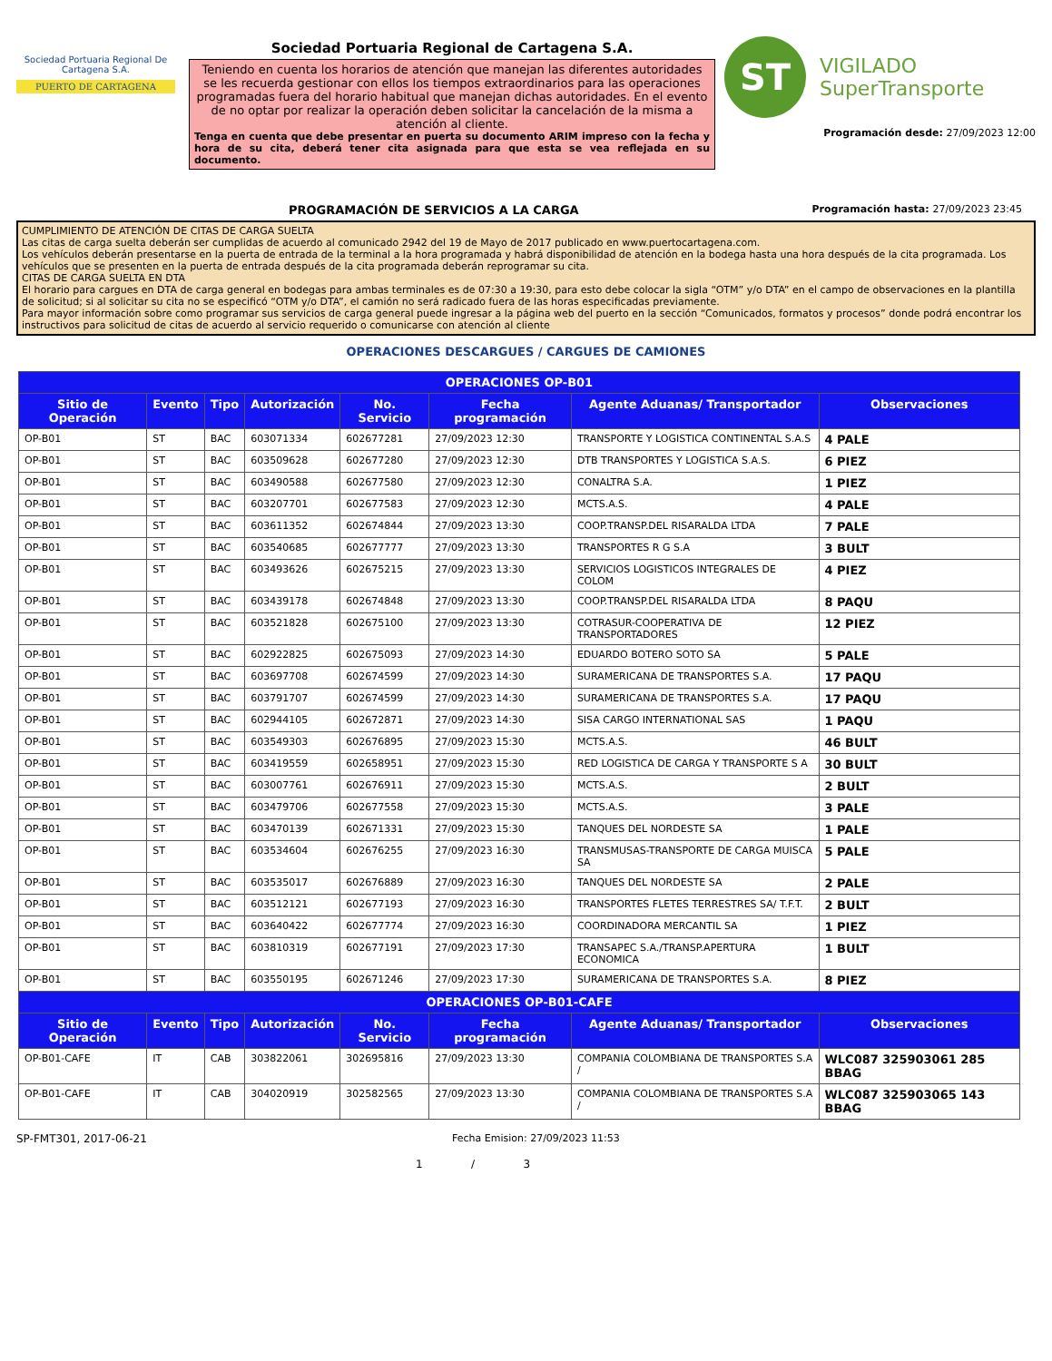Sociedad Portuaria Regional De Cartagena S.A.
PUERTO DE CARTAGENA
Sociedad Portuaria Regional de Cartagena S.A.
Teniendo en cuenta los horarios de atención que manejan las diferentes autoridades se les recuerda gestionar con ellos los tiempos extraordinarios para las operaciones programadas fuera del horario habitual que manejan dichas autoridades. En el evento de no optar por realizar la operación deben solicitar la cancelación de la misma a atención al cliente.
Tenga en cuenta que debe presentar en puerta su documento ARIM impreso con la fecha y hora de su cita, deberá tener cita asignada para que esta se vea reflejada en su documento.
ST
VIGILADO
SuperTransporte
Programación desde: 27/09/2023 12:00
PROGRAMACIÓN DE SERVICIOS A LA CARGA Programación hasta: 27/09/2023 23:45
CUMPLIMIENTO DE ATENCIÓN DE CITAS DE CARGA SUELTA
Las citas de carga suelta deberán ser cumplidas de acuerdo al comunicado 2942 del 19 de Mayo de 2017 publicado en www.puertocartagena.com.
Los vehículos deberán presentarse en la puerta de entrada de la terminal a la hora programada y habrá disponibilidad de atención en la bodega hasta una hora después de la cita programada. Los vehículos que se presenten en la puerta de entrada después de la cita programada deberán reprogramar su cita.
CITAS DE CARGA SUELTA EN DTA
El horario para cargues en DTA de carga general en bodegas para ambas terminales es de 07:30 a 19:30, para esto debe colocar la sigla “OTM” y/o DTA” en el campo de observaciones en la plantilla de solicitud; si al solicitar su cita no se especificó “OTM y/o DTA”, el camión no será radicado fuera de las horas especificadas previamente.
Para mayor información sobre como programar sus servicios de carga general puede ingresar a la página web del puerto en la sección “Comunicados, formatos y procesos” donde podrá encontrar los instructivos para solicitud de citas de acuerdo al servicio requerido o comunicarse con atención al cliente
OPERACIONES DESCARGUES / CARGUES DE CAMIONES
| OPERACIONES OP-B01 | | | | | | | |
| --- | --- | --- | --- | --- | --- | --- | --- |
| Sitio de Operación | Evento | Tipo | Autorización | No. Servicio | Fecha programación | Agente Aduanas/ Transportador | Observaciones |
| OP-B01 | ST | BAC | 603071334 | 602677281 | 27/09/2023 12:30 | TRANSPORTE Y LOGISTICA CONTINENTAL S.A.S | 4 PALE |
| OP-B01 | ST | BAC | 603509628 | 602677280 | 27/09/2023 12:30 | DTB TRANSPORTES Y LOGISTICA S.A.S. | 6 PIEZ |
| OP-B01 | ST | BAC | 603490588 | 602677580 | 27/09/2023 12:30 | CONALTRA S.A. | 1 PIEZ |
| OP-B01 | ST | BAC | 603207701 | 602677583 | 27/09/2023 12:30 | MCTS.A.S. | 4 PALE |
| OP-B01 | ST | BAC | 603611352 | 602674844 | 27/09/2023 13:30 | COOP.TRANSP.DEL RISARALDA LTDA | 7 PALE |
| OP-B01 | ST | BAC | 603540685 | 602677777 | 27/09/2023 13:30 | TRANSPORTES R G S.A | 3 BULT |
| OP-B01 | ST | BAC | 603493626 | 602675215 | 27/09/2023 13:30 | SERVICIOS LOGISTICOS INTEGRALES DE COLOM | 4 PIEZ |
| OP-B01 | ST | BAC | 603439178 | 602674848 | 27/09/2023 13:30 | COOP.TRANSP.DEL RISARALDA LTDA | 8 PAQU |
| OP-B01 | ST | BAC | 603521828 | 602675100 | 27/09/2023 13:30 | COTRASUR-COOPERATIVA DE TRANSPORTADORES | 12 PIEZ |
| OP-B01 | ST | BAC | 602922825 | 602675093 | 27/09/2023 14:30 | EDUARDO BOTERO SOTO SA | 5 PALE |
| OP-B01 | ST | BAC | 603697708 | 602674599 | 27/09/2023 14:30 | SURAMERICANA DE TRANSPORTES S.A. | 17 PAQU |
| OP-B01 | ST | BAC | 603791707 | 602674599 | 27/09/2023 14:30 | SURAMERICANA DE TRANSPORTES S.A. | 17 PAQU |
| OP-B01 | ST | BAC | 602944105 | 602672871 | 27/09/2023 14:30 | SISA CARGO INTERNATIONAL SAS | 1 PAQU |
| OP-B01 | ST | BAC | 603549303 | 602676895 | 27/09/2023 15:30 | MCTS.A.S. | 46 BULT |
| OP-B01 | ST | BAC | 603419559 | 602658951 | 27/09/2023 15:30 | RED LOGISTICA DE CARGA Y TRANSPORTE S A | 30 BULT |
| OP-B01 | ST | BAC | 603007761 | 602676911 | 27/09/2023 15:30 | MCTS.A.S. | 2 BULT |
| OP-B01 | ST | BAC | 603479706 | 602677558 | 27/09/2023 15:30 | MCTS.A.S. | 3 PALE |
| OP-B01 | ST | BAC | 603470139 | 602671331 | 27/09/2023 15:30 | TANQUES DEL NORDESTE SA | 1 PALE |
| OP-B01 | ST | BAC | 603534604 | 602676255 | 27/09/2023 16:30 | TRANSMUSAS-TRANSPORTE DE CARGA MUISCA SA | 5 PALE |
| OP-B01 | ST | BAC | 603535017 | 602676889 | 27/09/2023 16:30 | TANQUES DEL NORDESTE SA | 2 PALE |
| OP-B01 | ST | BAC | 603512121 | 602677193 | 27/09/2023 16:30 | TRANSPORTES FLETES TERRESTRES SA/ T.F.T. | 2 BULT |
| OP-B01 | ST | BAC | 603640422 | 602677774 | 27/09/2023 16:30 | COORDINADORA MERCANTIL SA | 1 PIEZ |
| OP-B01 | ST | BAC | 603810319 | 602677191 | 27/09/2023 17:30 | TRANSAPEC S.A./TRANSP.APERTURA ECONOMICA | 1 BULT |
| OP-B01 | ST | BAC | 603550195 | 602671246 | 27/09/2023 17:30 | SURAMERICANA DE TRANSPORTES S.A. | 8 PIEZ |
| OPERACIONES OP-B01-CAFE | | | | | | | |
| Sitio de Operación | Evento | Tipo | Autorización | No. Servicio | Fecha programación | Agente Aduanas/ Transportador | Observaciones |
| OP-B01-CAFE | IT | CAB | 303822061 | 302695816 | 27/09/2023 13:30 | COMPANIA COLOMBIANA DE TRANSPORTES S.A / | WLC087 325903061 285 BBAG |
| OP-B01-CAFE | IT | CAB | 304020919 | 302582565 | 27/09/2023 13:30 | COMPANIA COLOMBIANA DE TRANSPORTES S.A / | WLC087 325903065 143 BBAG |
SP-FMT301, 2017-06-21 Fecha Emision: 27/09/2023 11:53
1 / 3